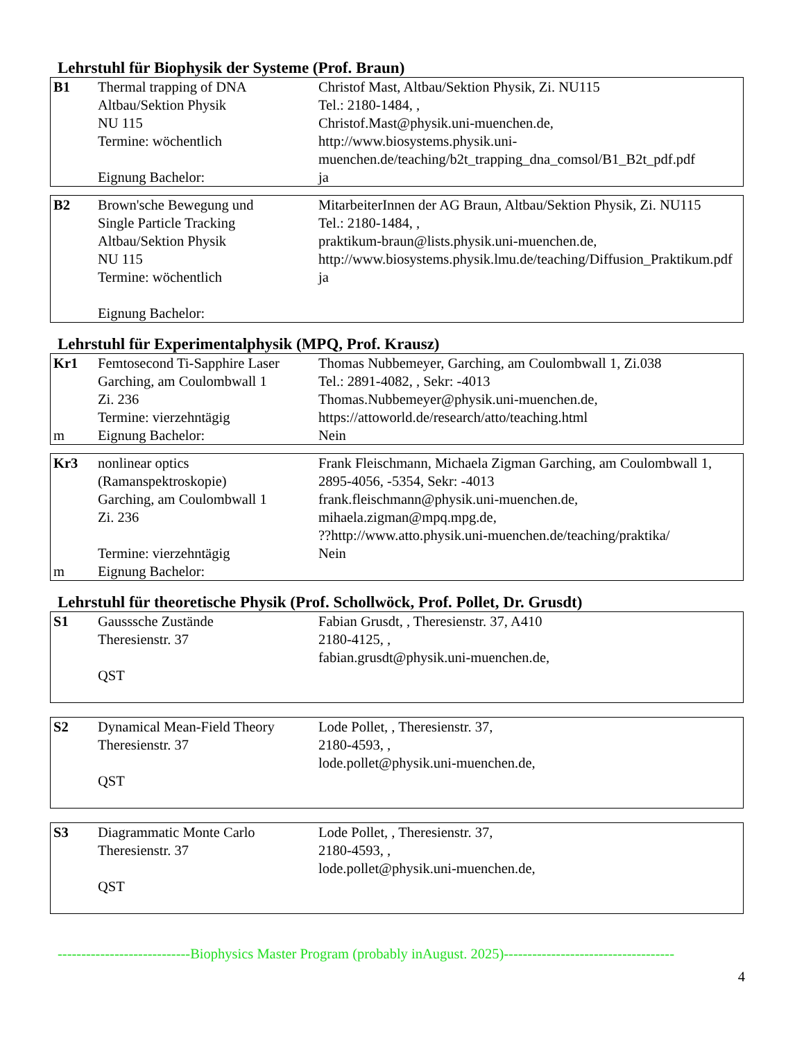Lehrstuhl für Biophysik der Systeme (Prof. Braun)
| B1 | Thermal trapping of DNA Altbau/Sektion Physik NU 115 Termine: wöchentlich Eignung Bachelor: | Christof Mast, Altbau/Sektion Physik, Zi. NU115 Tel.: 2180-1484, , Christof.Mast@physik.uni-muenchen.de, http://www.biosystems.physik.uni-muenchen.de/teaching/b2t_trapping_dna_comsol/B1_B2t_pdf.pdf ja |
| B2 | Brown'sche Bewegung und Single Particle Tracking Altbau/Sektion Physik NU 115 Termine: wöchentlich Eignung Bachelor: | MitarbeiterInnen der AG Braun, Altbau/Sektion Physik, Zi. NU115 Tel.: 2180-1484, , praktikum-braun@lists.physik.uni-muenchen.de, http://www.biosystems.physik.lmu.de/teaching/Diffusion_Praktikum.pdf ja |
Lehrstuhl für Experimentalphysik (MPQ, Prof. Krausz)
| Kr1 m | Femtosecond Ti-Sapphire Laser Garching, am Coulombwall 1 Zi. 236 Termine: vierzehntägig Eignung Bachelor: | Thomas Nubbemeyer, Garching, am Coulombwall 1, Zi.038 Tel.: 2891-4082, , Sekr: -4013 Thomas.Nubbemeyer@physik.uni-muenchen.de, https://attoworld.de/research/atto/teaching.html Nein |
| Kr3 m | nonlinear optics (Ramanspektroskopie) Garching, am Coulombwall 1 Zi. 236 Termine: vierzehntägig Eignung Bachelor: | Frank Fleischmann, Michaela Zigman Garching, am Coulombwall 1, 2895-4056, -5354, Sekr: -4013 frank.fleischmann@physik.uni-muenchen.de, mihaela.zigman@mpq.mpg.de, ??http://www.atto.physik.uni-muenchen.de/teaching/praktika/ Nein |
Lehrstuhl für theoretische Physik (Prof. Schollwöck, Prof. Pollet, Dr. Grusdt)
| S1 | Gausssche Zustände Theresienstr. 37 QST | Fabian Grusdt, , Theresienstr. 37, A410 2180-4125, , fabian.grusdt@physik.uni-muenchen.de, |
| S2 | Dynamical Mean-Field Theory Theresienstr. 37 QST | Lode Pollet, , Theresienstr. 37, 2180-4593, , lode.pollet@physik.uni-muenchen.de, |
| S3 | Diagrammatic Monte Carlo Theresienstr. 37 QST | Lode Pollet, , Theresienstr. 37, 2180-4593, , lode.pollet@physik.uni-muenchen.de, |
----------------------------Biophysics Master Program (probably inAugust. 2025)------------------------------------
4